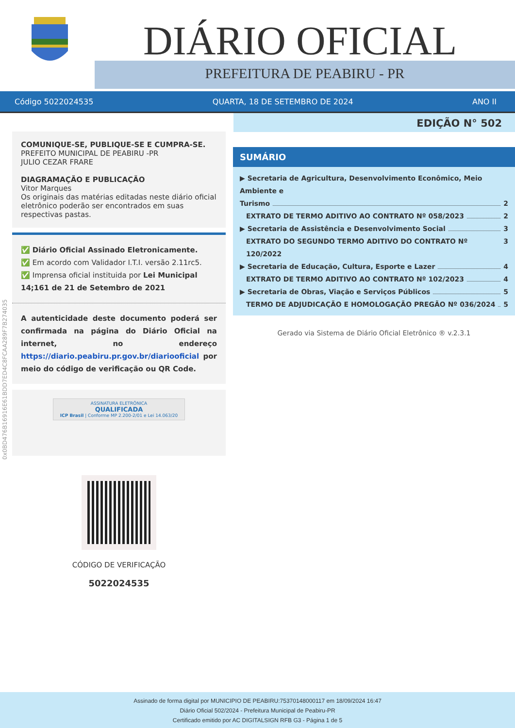DIÁRIO OFICIAL
PREFEITURA DE PEABIRU - PR
Código 5022024535 QUARTA, 18 DE SETEMBRO DE 2024 ANO II
EDIÇÃO N° 502
COMUNIQUE-SE, PUBLIQUE-SE E CUMPRA-SE.
PREFEITO MUNICIPAL DE PEABIRU -PR
JULIO CEZAR FRARE
DIAGRAMAÇÃO E PUBLICAÇÃO
Vitor Marques
Os originais das matérias editadas neste diário oficial eletrônico poderão ser encontrados em suas respectivas pastas.
✅ Diário Oficial Assinado Eletronicamente.
✅ Em acordo com Validador I.T.I. versão 2.11rc5.
✅ Imprensa oficial instituida por Lei Municipal 14;161 de 21 de Setembro de 2021
A autenticidade deste documento poderá ser confirmada na página do Diário Oficial na internet, no endereço https://diario.peabiru.pr.gov.br/diariooficial por meio do código de verificação ou QR Code.
ASSINATURA ELETRÔNICA
QUALIFICADA
ICP Brasil | Conforme MP 2.200-2/01 e Lei 14.063/20
CÓDIGO DE VERIFICAÇÃO
5022024535
SUMÁRIO
▶ Secretaria de Agricultura, Desenvolvimento Econômico, Meio Ambiente e
Turismo 2
EXTRATO DE TERMO ADITIVO AO CONTRATO Nº 058/2023 2
▶ Secretaria de Assistência e Desenvolvimento Social 3
EXTRATO DO SEGUNDO TERMO ADITIVO DO CONTRATO Nº 120/2022 3
▶ Secretaria de Educação, Cultura, Esporte e Lazer 4
EXTRATO DE TERMO ADITIVO AO CONTRATO Nº 102/2023 4
▶ Secretaria de Obras, Viação e Serviços Públicos 5
TERMO DE ADJUDICAÇÃO E HOMOLOGAÇÃO PREGÃO Nº 036/2024 5
Gerado via Sistema de Diário Oficial Eletrônico ® v.2.3.1
0x0BD476B16916E61BDD7ED4C8FCAA289F7B274035
Assinado de forma digital por MUNICIPIO DE PEABIRU:75370148000117 em 18/09/2024 16:47
Diário Oficial 502/2024 - Prefeitura Municipal de Peabiru-PR
Certificado emitido por AC DIGITALSIGN RFB G3 - Página 1 de 5